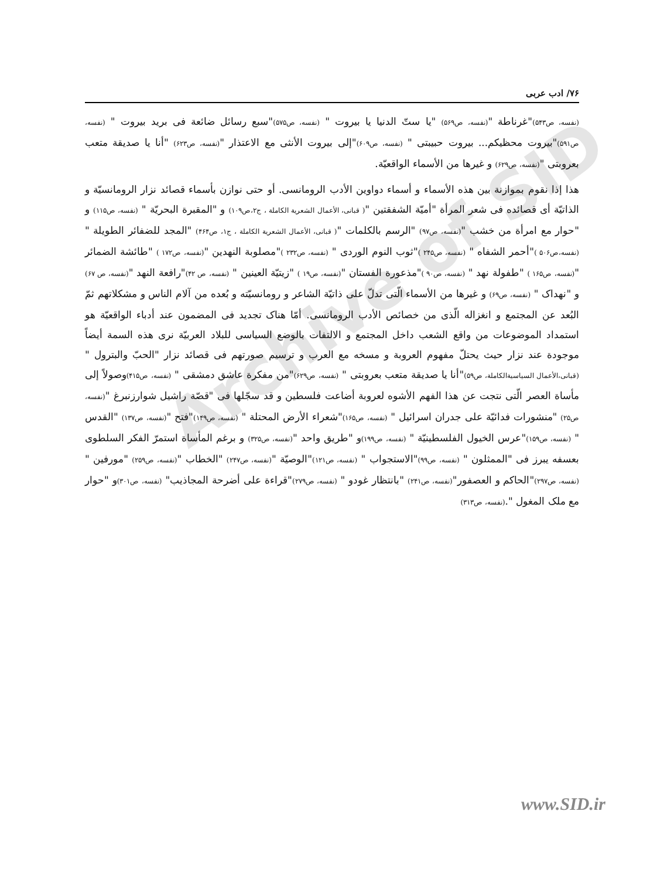Archive of SID
۷۶/ ادب عربی
(نفسه، ص۵۴۳)"غرناطة "(نفسه، ص۵۶۹) "یا ستّ الدنیا یا بیروت " (نفسه، ص۵۷۵)"سبع رسائل ضائعة فی برید بیروت " (نفسه، ص۵۹۱)"بیروت محظیکم... بیروت حبیبتی " (نفسه، ص۶۰۹)"إلی بیروت الأنثی مع الاعتذار "(نفسه، ص۶۲۳) "أنا یا صدیقة متعب بعروبتی "(نفسه، ص۶۲۹) و غیرها من الأسماء الواقعیّة.
هذا إذا نقوم بموازنة بین هذه الأسماء و أسماء دواوین الأدب الرومانسی. أو حتی نوازن بأسماء قصائد نزار الرومانسیّة و الذاتیّة أی قصائده فی شعر المرأة "أمیّة الشفقتین "( قبانی، الأعمال الشعریة الکاملة ، ج۲،ص۱۰۹) و "المقبرة البحریّة " (نفسه، ص۱۱۵) و "حوار مع امرأة من خشب "(نفسه، ص۹۷) "الرسم بالکلمات "( قبانی، الأعمال الشعریة الکاملة ، ج۱، ص۴۶۴) "المجد للضفائر الطویلة " (نفسه،ص۵۰۶ )"أحمر الشفاه " (نفسه، ص۲۴۵ )"ثوب النوم الوردی " (نفسه، ص۲۳۲ )"مصلوبة النهدین "(نفسه، ص۱۷۲ ) "طائشة الضمائر "(نفسه، ص۱۶۵ ) "طفولة نهد " (نفسه، ص۹۰ )"مذعورة الفستان "(نفسه، ص۱۹ ) "زیتیّة العینین " (نفسه، ص ۴۲)"رافعة النهد "(نفسه، ص ۶۷) و "نهداک " (نفسه، ص۶۹) و غیرها من الأسماء الّتی تدلّ علی ذاتیّة الشاعر و رومانسیّته و بُعده من آلام الناس و مشکلاتهم ثمّ البُعد عن المجتمع و انغزاله الّذی من خصائص الأدب الرومانسی. أمّا هناک تجدید فی المضمون عند أدباء الواقعیّة هو استمداد الموضوعات من واقع الشعب داخل المجتمع و الالتفات بالوضع السیاسی للبلاد العربیّة نری هذه السمة أیضاً موجودة عند نزار حیث یحتلّ مفهوم العروبة و مسخه مع العرب و ترسیم صورتهم فی قصائد نزار "الحبّ والبترول " (قبانی،الأعمال السیاسیةالکاملة، ص۵۹)"أنا یا صدیقة متعب بعروبتی " (نفسه، ص۶۲۹)"من مفکرة عاشق دمشقی " (نفسه، ص۴۱۵) وصولاً إلی مأساة العصر الّتی نتجت عن هذا الفهم الأشوه لعروبة أضاعت فلسطین و قد سجّلها فی "قصّة راشیل شوارزنبرغ "(نفسه، ص۲۵) "منشورات فدائیّة علی جدران اسرائیل " (نفسه، ص۱۶۵)"شعراء الأرض المحتلة " (نفسه، ص۱۴۹)"فتح "(نفسه، ص۱۳۷) "القدس " (نفسه، ص۱۵۹)"عرس الخیول الفلسطینیّة " (نفسه، ص۱۹۹) و "طریق واحد "(نفسه، ص۳۲۵) و برغم المأساة استمرّ الفکر السلطوی بعسفه یبرز فی "الممثلون " (نفسه، ص۹۹)"الاستجواب " (نفسه، ص۱۲۱)"الوصیّة "(نفسه، ص۲۴۷) "الخطاب "(نفسه، ص۲۵۹) "مورفین " (نفسه، ص۲۹۷)"الحاکم و العصفور"(نفسه، ص۲۴۱) "بانتظار غودو " (نفسه، ص۲۷۹)"قراءة علی أضرحة المجاذیب" (نفسه، ص۳۰۱) و "حوار مع ملک المغول ".(نفسه، ص۳۱۳)
www.SID.ir